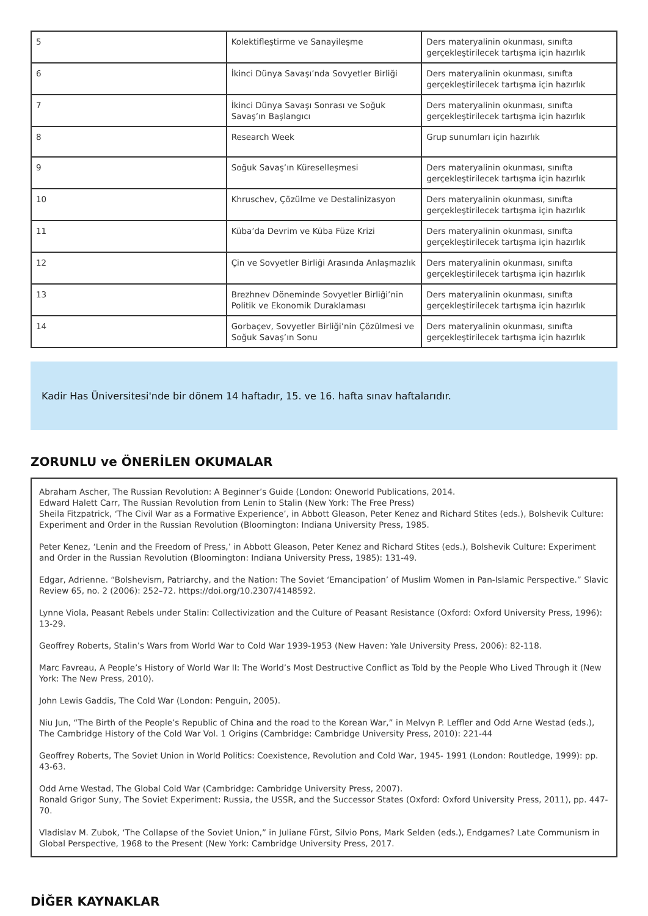| 5 | Kolektifleştirme ve Sanayileşme | Ders materyalinin okunması, sınıfta gerçekleştirilecek tartışma için hazırlık |
| 6 | İkinci Dünya Savaşı’nda Sovyetler Birliği | Ders materyalinin okunması, sınıfta gerçekleştirilecek tartışma için hazırlık |
| 7 | İkinci Dünya Savaşı Sonrası ve Soğuk Savaş’ın Başlangıcı | Ders materyalinin okunması, sınıfta gerçekleştirilecek tartışma için hazırlık |
| 8 | Research Week | Grup sunumları için hazırlık |
| 9 | Soğuk Savaş’ın Küreselleşmesi | Ders materyalinin okunması, sınıfta gerçekleştirilecek tartışma için hazırlık |
| 10 | Khruschev, Çözülme ve Destalinizasyon | Ders materyalinin okunması, sınıfta gerçekleştirilecek tartışma için hazırlık |
| 11 | Küba’da Devrim ve Küba Füze Krizi | Ders materyalinin okunması, sınıfta gerçekleştirilecek tartışma için hazırlık |
| 12 | Çin ve Sovyetler Birliği Arasında Anlaşmazlık | Ders materyalinin okunması, sınıfta gerçekleştirilecek tartışma için hazırlık |
| 13 | Brezhnev Döneminde Sovyetler Birliği’nin Politik ve Ekonomik Duraklaması | Ders materyalinin okunması, sınıfta gerçekleştirilecek tartışma için hazırlık |
| 14 | Gorbaçev, Sovyetler Birliği’nin Çözülmesi ve Soğuk Savaş’ın Sonu | Ders materyalinin okunması, sınıfta gerçekleştirilecek tartışma için hazırlık |
Kadir Has Üniversitesi'nde bir dönem 14 haftadır, 15. ve 16. hafta sınav haftalarıdır.
ZORUNLU ve ÖNERİLEN OKUMALAR
Abraham Ascher, The Russian Revolution: A Beginner’s Guide (London: Oneworld Publications, 2014.
Edward Halett Carr, The Russian Revolution from Lenin to Stalin (New York: The Free Press)
Sheila Fitzpatrick, ‘The Civil War as a Formative Experience’, in Abbott Gleason, Peter Kenez and Richard Stites (eds.), Bolshevik Culture: Experiment and Order in the Russian Revolution (Bloomington: Indiana University Press, 1985.
Peter Kenez, ‘Lenin and the Freedom of Press,’ in Abbott Gleason, Peter Kenez and Richard Stites (eds.), Bolshevik Culture: Experiment and Order in the Russian Revolution (Bloomington: Indiana University Press, 1985): 131-49.
Edgar, Adrienne. “Bolshevism, Patriarchy, and the Nation: The Soviet ‘Emancipation’ of Muslim Women in Pan-Islamic Perspective.” Slavic Review 65, no. 2 (2006): 252–72. https://doi.org/10.2307/4148592.
Lynne Viola, Peasant Rebels under Stalin: Collectivization and the Culture of Peasant Resistance (Oxford: Oxford University Press, 1996): 13-29.
Geoffrey Roberts, Stalin’s Wars from World War to Cold War 1939-1953 (New Haven: Yale University Press, 2006): 82-118.
Marc Favreau, A People’s History of World War II: The World’s Most Destructive Conflict as Told by the People Who Lived Through it (New York: The New Press, 2010).
John Lewis Gaddis, The Cold War (London: Penguin, 2005).
Niu Jun, “The Birth of the People’s Republic of China and the road to the Korean War,” in Melvyn P. Leffler and Odd Arne Westad (eds.), The Cambridge History of the Cold War Vol. 1 Origins (Cambridge: Cambridge University Press, 2010): 221-44
Geoffrey Roberts, The Soviet Union in World Politics: Coexistence, Revolution and Cold War, 1945- 1991 (London: Routledge, 1999): pp. 43-63.
Odd Arne Westad, The Global Cold War (Cambridge: Cambridge University Press, 2007).
Ronald Grigor Suny, The Soviet Experiment: Russia, the USSR, and the Successor States (Oxford: Oxford University Press, 2011), pp. 447-70.
Vladislav M. Zubok, ‘The Collapse of the Soviet Union,” in Juliane Fürst, Silvio Pons, Mark Selden (eds.), Endgames? Late Communism in Global Perspective, 1968 to the Present (New York: Cambridge University Press, 2017.
DİĞER KAYNAKLAR